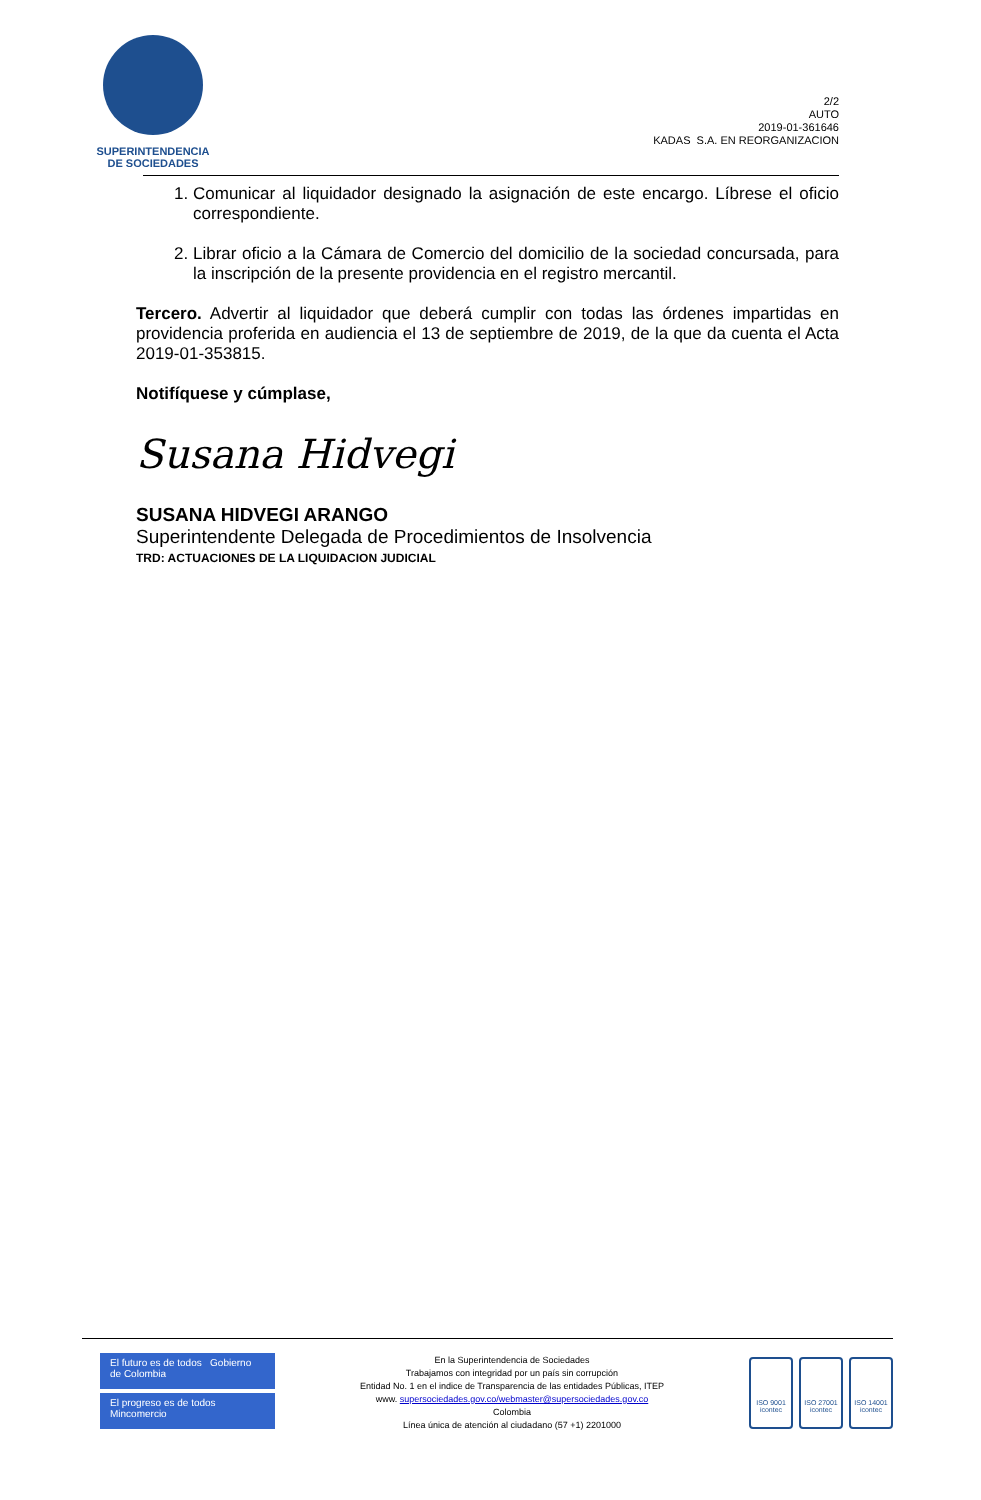SUPERINTENDENCIA
DE SOCIEDADES
2/2
AUTO
2019-01-361646
KADAS S.A. EN REORGANIZACION
1. Comunicar al liquidador designado la asignación de este encargo. Líbrese el oficio correspondiente.
2. Librar oficio a la Cámara de Comercio del domicilio de la sociedad concursada, para la inscripción de la presente providencia en el registro mercantil.
Tercero. Advertir al liquidador que deberá cumplir con todas las órdenes impartidas en providencia proferida en audiencia el 13 de septiembre de 2019, de la que da cuenta el Acta 2019-01-353815.
Notifíquese y cúmplase,
Susana Hidvegi
SUSANA HIDVEGI ARANGO
Superintendente Delegada de Procedimientos de Insolvencia
TRD: ACTUACIONES DE LA LIQUIDACION JUDICIAL
El futuro es de todos Gobierno de Colombia
El progreso es de todos Mincomercio
En la Superintendencia de Sociedades
Trabajamos con integridad por un país sin corrupción
Entidad No. 1 en el indice de Transparencia de las entidades Públicas, ITEP
www. supersociedades.gov.co/webmaster@supersociedades.gov.co
Colombia
Línea única de atención al ciudadano (57 +1) 2201000
ISO 9001
icontec
ISO 27001
icontec
ISO 14001
icontec